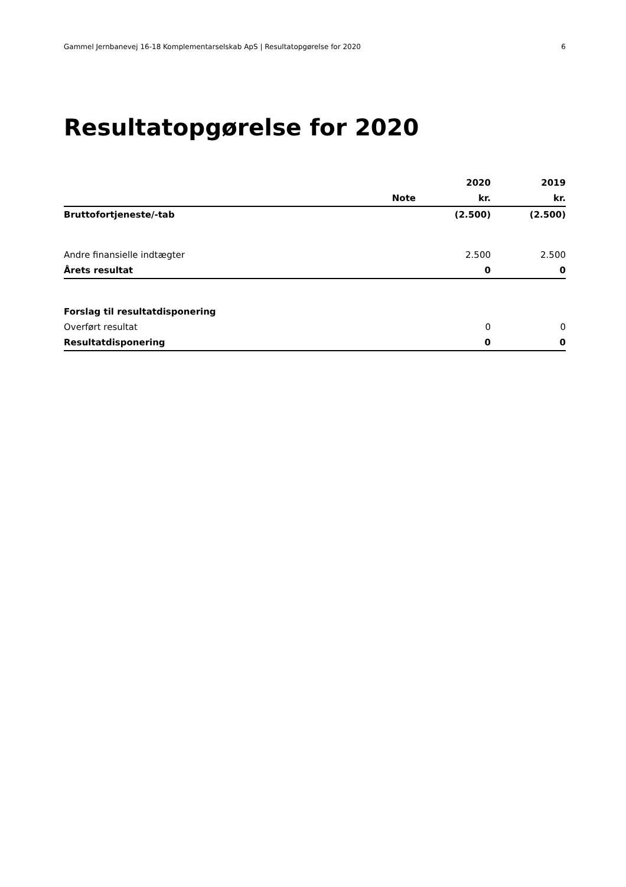Gammel Jernbanevej 16-18 Komplementarselskab ApS | Resultatopgørelse for 2020 6
Resultatopgørelse for 2020
| | | 2020 | 2019 |
| --- | --- | --- | --- |
| | Note | kr. | kr. |
| Bruttofortjeneste/-tab | | (2.500) | (2.500) |
| Andre finansielle indtægter | | 2.500 | 2.500 |
| Årets resultat | | 0 | 0 |
| Forslag til resultatdisponering | | | |
| Overført resultat | | 0 | 0 |
| Resultatdisponering | | 0 | 0 |